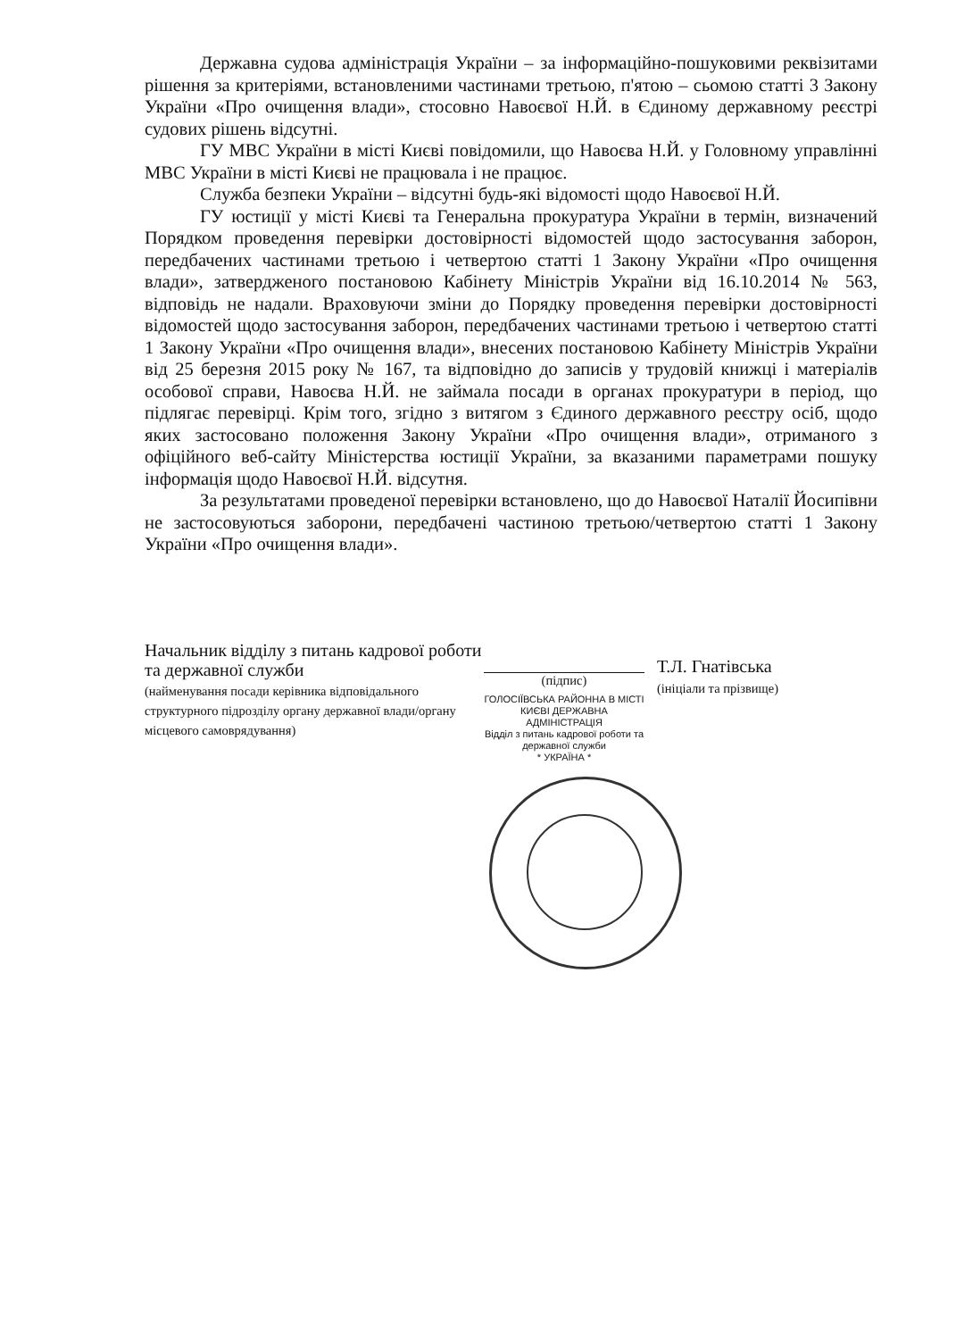Державна судова адміністрація України – за інформаційно-пошуковими реквізитами рішення за критеріями, встановленими частинами третьою, п'ятою – сьомою статті 3 Закону України «Про очищення влади», стосовно Навоєвої Н.Й. в Єдиному державному реєстрі судових рішень відсутні.
ГУ МВС України в місті Києві повідомили, що Навоєва Н.Й. у Головному управлінні МВС України в місті Києві не працювала і не працює.
Служба безпеки України – відсутні будь-які відомості щодо Навоєвої Н.Й.
ГУ юстиції у місті Києві та Генеральна прокуратура України в термін, визначений Порядком проведення перевірки достовірності відомостей щодо застосування заборон, передбачених частинами третьою і четвертою статті 1 Закону України «Про очищення влади», затвердженого постановою Кабінету Міністрів України від 16.10.2014 № 563, відповідь не надали. Враховуючи зміни до Порядку проведення перевірки достовірності відомостей щодо застосування заборон, передбачених частинами третьою і четвертою статті 1 Закону України «Про очищення влади», внесених постановою Кабінету Міністрів України від 25 березня 2015 року № 167, та відповідно до записів у трудовій книжці і матеріалів особової справи, Навоєва Н.Й. не займала посади в органах прокуратури в період, що підлягає перевірці. Крім того, згідно з витягом з Єдиного державного реєстру осіб, щодо яких застосовано положення Закону України «Про очищення влади», отриманого з офіційного веб-сайту Міністерства юстиції України, за вказаними параметрами пошуку інформація щодо Навоєвої Н.Й. відсутня.
За результатами проведеної перевірки встановлено, що до Навоєвої Наталії Йосипівни не застосовуються заборони, передбачені частиною третьою/четвертою статті 1 Закону України «Про очищення влади».
Начальник відділу з питань кадрової роботи та державної служби
(найменування посади керівника відповідального структурного підрозділу органу державної влади/органу місцевого самоврядування)
(підпис)
ГОЛОСІЇВСЬКА РАЙОННА В МІСТІ КИЄВІ ДЕРЖАВНА АДМІНІСТРАЦІЯ
Відділ з питань кадрової роботи та державної служби
* УКРАЇНА *
Т.Л. Гнатівська
(ініціали та прізвище)